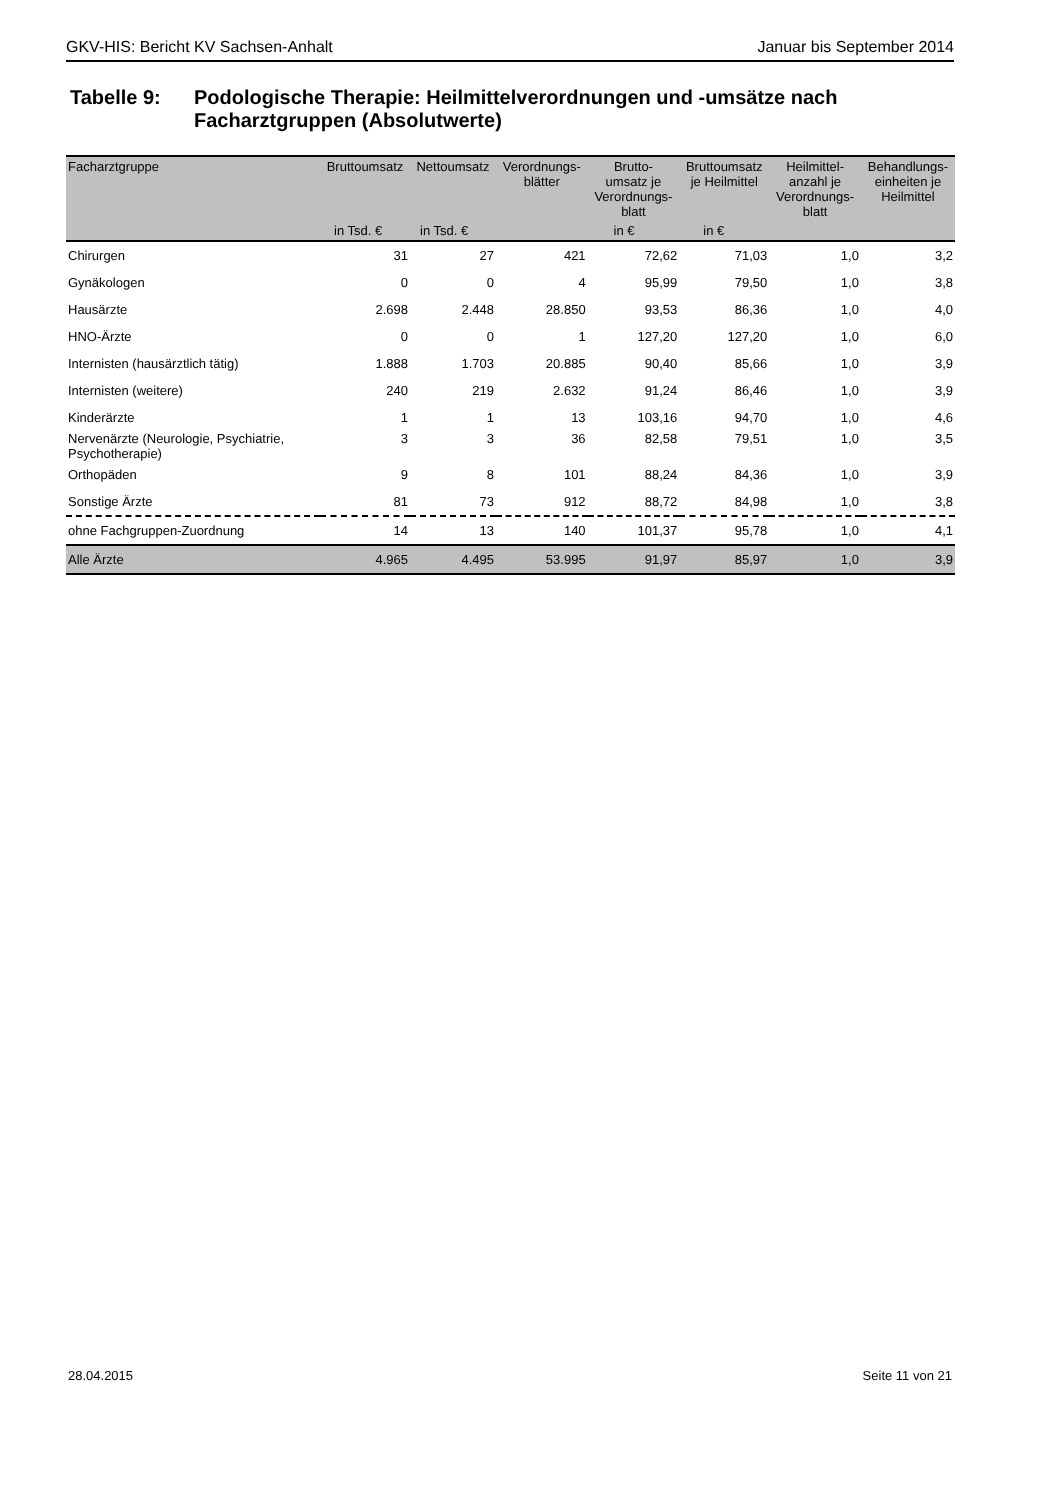GKV-HIS: Bericht KV Sachsen-Anhalt Januar bis September 2014
Tabelle 9: Podologische Therapie: Heilmittelverordnungen und -umsätze nach Facharztgruppen (Absolutwerte)
| Facharztgruppe | Bruttoumsatz | Nettoumsatz | Verordnungs- blätter | Brutto- umsatz je Verordnungs- blatt | Bruttoumsatz je Heilmittel | Heilmittel- anzahl je Verordnungs- blatt | Behandlungs- einheiten je Heilmittel |
| --- | --- | --- | --- | --- | --- | --- | --- |
| | in Tsd. € | in Tsd. € | | in € | in € | | |
| Chirurgen | 31 | 27 | 421 | 72,62 | 71,03 | 1,0 | 3,2 |
| Gynäkologen | 0 | 0 | 4 | 95,99 | 79,50 | 1,0 | 3,8 |
| Hausärzte | 2.698 | 2.448 | 28.850 | 93,53 | 86,36 | 1,0 | 4,0 |
| HNO-Ärzte | 0 | 0 | 1 | 127,20 | 127,20 | 1,0 | 6,0 |
| Internisten (hausärztlich tätig) | 1.888 | 1.703 | 20.885 | 90,40 | 85,66 | 1,0 | 3,9 |
| Internisten (weitere) | 240 | 219 | 2.632 | 91,24 | 86,46 | 1,0 | 3,9 |
| Kinderärzte | 1 | 1 | 13 | 103,16 | 94,70 | 1,0 | 4,6 |
| Nervenärzte (Neurologie, Psychiatrie, Psychotherapie) | 3 | 3 | 36 | 82,58 | 79,51 | 1,0 | 3,5 |
| Orthopäden | 9 | 8 | 101 | 88,24 | 84,36 | 1,0 | 3,9 |
| Sonstige Ärzte | 81 | 73 | 912 | 88,72 | 84,98 | 1,0 | 3,8 |
| ohne Fachgruppen-Zuordnung | 14 | 13 | 140 | 101,37 | 95,78 | 1,0 | 4,1 |
| Alle Ärzte | 4.965 | 4.495 | 53.995 | 91,97 | 85,97 | 1,0 | 3,9 |
28.04.2015 Seite 11 von 21